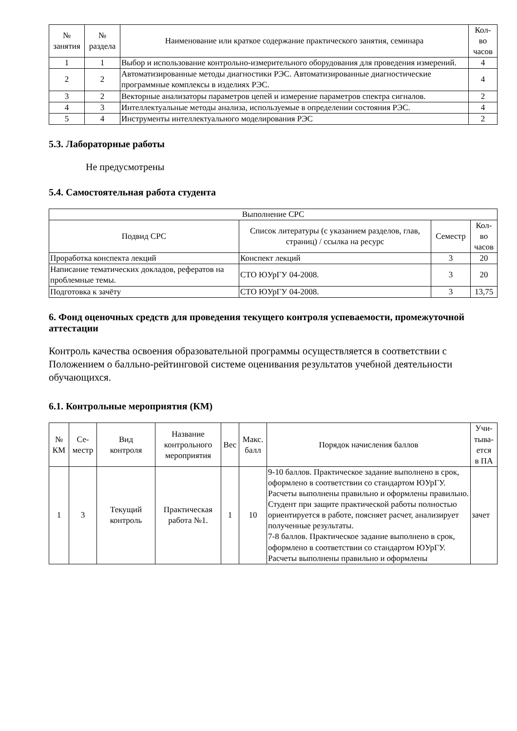| № занятия | № раздела | Наименование или краткое содержание практического занятия, семинара | Кол- во часов |
| --- | --- | --- | --- |
| 1 | 1 | Выбор и использование контрольно-измерительного оборудования для проведения измерений. | 4 |
| 2 | 2 | Автоматизированные методы диагностики РЭС. Автоматизированные диагностические программные комплексы в изделиях РЭС. | 4 |
| 3 | 2 | Векторные анализаторы параметров цепей и измерение параметров спектра сигналов. | 2 |
| 4 | 3 | Интеллектуальные методы анализа, используемые в определении состояния РЭС. | 4 |
| 5 | 4 | Инструменты интеллектуального моделирования РЭС | 2 |
5.3. Лабораторные работы
Не предусмотрены
5.4. Самостоятельная работа студента
| Выполнение СРС | | | |
| --- | --- | --- | --- |
| Подвид СРС | Список литературы (с указанием разделов, глав, страниц) / ссылка на ресурс | Семестр | Кол- во часов |
| Проработка конспекта лекций | Конспект лекций | 3 | 20 |
| Написание тематических докладов, рефератов на проблемные темы. | СТО ЮУрГУ 04-2008. | 3 | 20 |
| Подготовка к зачёту | СТО ЮУрГУ 04-2008. | 3 | 13,75 |
6. Фонд оценочных средств для проведения текущего контроля успеваемости, промежуточной аттестации
Контроль качества освоения образовательной программы осуществляется в соответствии с Положением о балльно-рейтинговой системе оценивания результатов учебной деятельности обучающихся.
6.1. Контрольные мероприятия (КМ)
| № КМ | Се- местр | Вид контроля | Название контрольного мероприятия | Вес | Макс. балл | Порядок начисления баллов | Учи- тыва- ется в ПА |
| --- | --- | --- | --- | --- | --- | --- | --- |
| 1 | 3 | Текущий контроль | Практическая работа №1. | 1 | 10 | 9-10 баллов. Практическое задание выполнено в срок, оформлено в соответствии со стандартом ЮУрГУ. Расчеты выполнены правильно и оформлены правильно. Студент при защите практической работы полностью ориентируется в работе, поясняет расчет, анализирует полученные результаты. 7-8 баллов. Практическое задание выполнено в срок, оформлено в соответствии со стандартом ЮУрГУ. Расчеты выполнены правильно и оформлены | зачет |